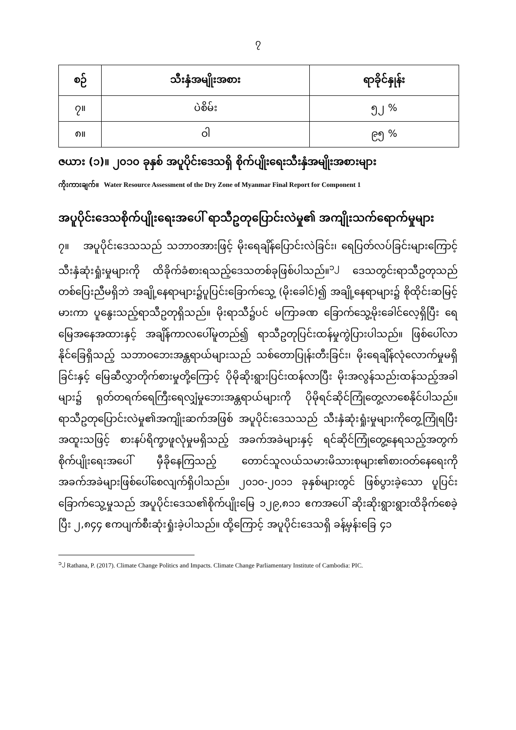၇
| စဉ် | သီးနှံအမျိုးအစား | ရာခိုင်နှုန်း |
| --- | --- | --- |
| ၇။ | ပဲစိမ်း | ၅၂ % |
| ၈။ | ဝါ | ၉၅ % |
ဇယား (၁)။ ၂၀၁၀ ခုနှစ် အပူပိုင်းဒေသရှိ စိုက်ပျိုးရေးသီးနှံအမျိုးအစားများ
ကိုးကားချက်။ Water Resource Assessment of the Dry Zone of Myanmar Final Report for Component 1
အပူပိုင်းဒေသစိုက်ပျိုးရေးအပေါ် ရာသီဥတုပြောင်းလဲမှု၏ အကျိုးသက်ရောက်မှုများ
၇။ အပူပိုင်းဒေသသည် သဘာဝအားဖြင့် မိုးရေချိန်ပြောင်းလဲခြင်း၊ ရေပြတ်လပ်ခြင်းများကြောင့် သီးနှံဆုံးရှုံးမှုများကို ထိခိုက်ခံစားရသည့်ဒေသတစ်ခုဖြစ်ပါသည်။<sup>၁၂</sup> ဒေသတွင်းရာသီဥတုသည် တစ်ပြေးညီမရှိဘဲ အချို့နေရာများ၌ပူပြင်းခြောက်သွေ့ (မိုးခေါင်)၍ အချို့နေရာများ၌ စိုထိုင်းဆမြင့်မားကာ ပူနွေးသည့်ရာသီဥတုရှိသည်။ မိုးရာသီ၌ပင် မကြာခဏ ခြောက်သွေ့မိုးခေါင်လေ့ရှိပြီး ရေမြေအနေအထားနှင့် အချိန်ကာလပေါ်မူတည်၍ ရာသီဥတုပြင်းထန်မှုကွဲပြားပါသည်။ ဖြစ်ပေါ်လာနိုင်ခြေရှိသည့် သဘာဝဘေးအန္တရာယ်များသည် သစ်တောပြုန်းတီးခြင်း၊ မိုးရေချိန်လုံလောက်မှုမရှိခြင်းနှင့် မြေဆီလွှာတိုက်စားမှုတို့ကြောင့် ပိုမိုဆိုးရွားပြင်းထန်လာပြီး မိုးအလွန်သည်းထန်သည့်အခါများ၌ ရုတ်တရက်ရေကြီးရေလျှံမှုဘေးအန္တရာယ်များကို ပိုမိုရင်ဆိုင်ကြုံတွေ့လာစေနိုင်ပါသည်။ ရာသီဥတုပြောင်းလဲမှု၏အကျိုးဆက်အဖြစ် အပူပိုင်းဒေသသည် သီးနှံဆုံးရှုံးမှုများကိုတွေ့ကြုံရပြီး အထူးသဖြင့် စားနပ်ရိက္ခာဖူလုံမှုမရှိသည့် အခက်အခဲများနှင့် ရင်ဆိုင်ကြုံတွေ့နေရသည့်အတွက် စိုက်ပျိုးရေးအပေါ် မှီခိုနေကြသည့် တောင်သူလယ်သမားမိသားစုများ၏စားဝတ်နေရေးကို အခက်အခဲများဖြစ်ပေါ်စေလျက်ရှိပါသည်။ ၂၀၁၀-၂၀၁၁ ခုနှစ်များတွင် ဖြစ်ပွားခဲ့သော ပူပြင်းခြောက်သွေ့မှုသည် အပူပိုင်းဒေသ၏စိုက်ပျိုးမြေ ၁၂၉,၈၁၁ ဧကအပေါ် ဆိုးဆိုးရွားရွားထိခိုက်စေခဲ့ပြီး ၂,၈၄၄ ဧကပျက်စီးဆုံးရှုံးခဲ့ပါသည်။ ထို့ကြောင့် အပူပိုင်းဒေသရှိ ခန့်မှန်းခြေ ၄၁
<sup>၁၂</sup> Rathana, P. (2017). Climate Change Politics and Impacts. Climate Change Parliamentary Institute of Cambodia: PIC.